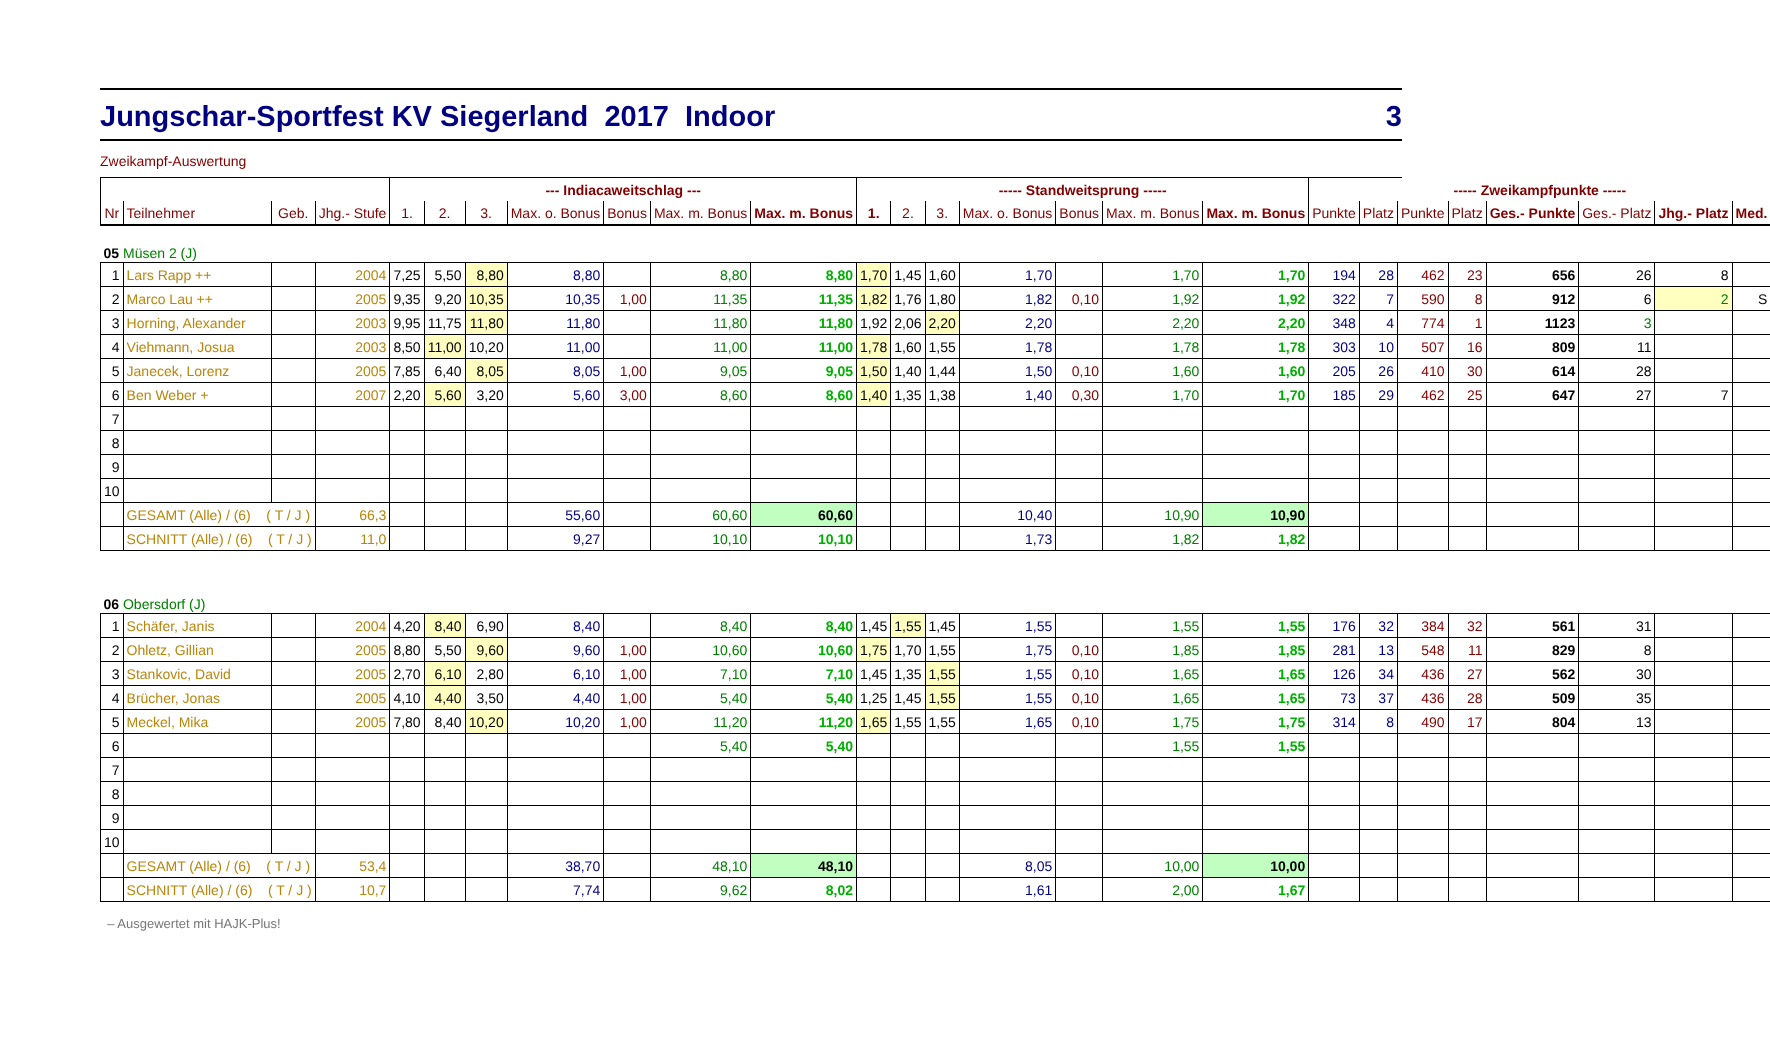Jungschar-Sportfest KV Siegerland 2017 Indoor 3
Zweikampf-Auswertung
| | | | | --- Indiacaweitschlag --- | | | | | | | ----- Standweitsprung ----- | | | | | | | ----- Zweikampfpunkte ----- | | | | | | | |
| --- | --- | --- | --- | --- | --- | --- | --- | --- | --- | --- | --- | --- | --- | --- | --- | --- | --- | --- | --- | --- | --- | --- | --- | --- | --- |
| Nr | Teilnehmer | Geb. | Jhg.- Stufe | 1. | 2. | 3. | Max. o. Bonus | Bonus | Max. m. Bonus | Max. m. Bonus | 1. | 2. | 3. | Max. o. Bonus | Bonus | Max. m. Bonus | Max. m. Bonus | Punkte | Platz | Punkte | Platz | Ges.- Punkte | Ges.- Platz | Jhg.- Platz | Med. |
| 05 Müsen 2 (J) | | | | | | | | | | | | | | | | | | | | | | | | | |
| 1 | Lars Rapp ++ | | 2004 | 7,25 | 5,50 | 8,80 | 8,80 | | 8,80 | 8,80 | 1,70 | 1,45 | 1,60 | 1,70 | | 1,70 | 1,70 | 194 | 28 | 462 | 23 | 656 | 26 | 8 | |
| 2 | Marco Lau ++ | | 2005 | 9,35 | 9,20 | 10,35 | 10,35 | 1,00 | 11,35 | 11,35 | 1,82 | 1,76 | 1,80 | 1,82 | 0,10 | 1,92 | 1,92 | 322 | 7 | 590 | 8 | 912 | 6 | 2 | S |
| 3 | Horning, Alexander | | 2003 | 9,95 | 11,75 | 11,80 | 11,80 | | 11,80 | 11,80 | 1,92 | 2,06 | 2,20 | 2,20 | | 2,20 | 2,20 | 348 | 4 | 774 | 1 | 1123 | 3 | | |
| 4 | Viehmann, Josua | | 2003 | 8,50 | 11,00 | 10,20 | 11,00 | | 11,00 | 11,00 | 1,78 | 1,60 | 1,55 | 1,78 | | 1,78 | 1,78 | 303 | 10 | 507 | 16 | 809 | 11 | | |
| 5 | Janecek, Lorenz | | 2005 | 7,85 | 6,40 | 8,05 | 8,05 | 1,00 | 9,05 | 9,05 | 1,50 | 1,40 | 1,44 | 1,50 | 0,10 | 1,60 | 1,60 | 205 | 26 | 410 | 30 | 614 | 28 | | |
| 6 | Ben Weber + | | 2007 | 2,20 | 5,60 | 3,20 | 5,60 | 3,00 | 8,60 | 8,60 | 1,40 | 1,35 | 1,38 | 1,40 | 0,30 | 1,70 | 1,70 | 185 | 29 | 462 | 25 | 647 | 27 | 7 | |
| 7 | | | | | | | | | | | | | | | | | | | | | | | | | |
| 8 | | | | | | | | | | | | | | | | | | | | | | | | | |
| 9 | | | | | | | | | | | | | | | | | | | | | | | | | |
| 10 | | | | | | | | | | | | | | | | | | | | | | | | | |
| | GESAMT (Alle) / (6) ( T / J ) | | 66,3 | | | | 55,60 | | 60,60 | 60,60 | | | | 10,40 | | 10,90 | 10,90 | | | | | | | | |
| | SCHNITT (Alle) / (6) ( T / J ) | | 11,0 | | | | 9,27 | | 10,10 | 10,10 | | | | 1,73 | | 1,82 | 1,82 | | | | | | | | |
| 06 Obersdorf (J) | | | | | | | | | | | | | | | | | | | | | | | | | |
| 1 | Schäfer, Janis | | 2004 | 4,20 | 8,40 | 6,90 | 8,40 | | 8,40 | 8,40 | 1,45 | 1,55 | 1,45 | 1,55 | | 1,55 | 1,55 | 176 | 32 | 384 | 32 | 561 | 31 | | |
| 2 | Ohletz, Gillian | | 2005 | 8,80 | 5,50 | 9,60 | 9,60 | 1,00 | 10,60 | 10,60 | 1,75 | 1,70 | 1,55 | 1,75 | 0,10 | 1,85 | 1,85 | 281 | 13 | 548 | 11 | 829 | 8 | | |
| 3 | Stankovic, David | | 2005 | 2,70 | 6,10 | 2,80 | 6,10 | 1,00 | 7,10 | 7,10 | 1,45 | 1,35 | 1,55 | 1,55 | 0,10 | 1,65 | 1,65 | 126 | 34 | 436 | 27 | 562 | 30 | | |
| 4 | Brücher, Jonas | | 2005 | 4,10 | 4,40 | 3,50 | 4,40 | 1,00 | 5,40 | 5,40 | 1,25 | 1,45 | 1,55 | 1,55 | 0,10 | 1,65 | 1,65 | 73 | 37 | 436 | 28 | 509 | 35 | | |
| 5 | Meckel, Mika | | 2005 | 7,80 | 8,40 | 10,20 | 10,20 | 1,00 | 11,20 | 11,20 | 1,65 | 1,55 | 1,55 | 1,65 | 0,10 | 1,75 | 1,75 | 314 | 8 | 490 | 17 | 804 | 13 | | |
| 6 | | | | | | | | | 5,40 | 5,40 | | | | | | 1,55 | 1,55 | | | | | | | | |
| 7 | | | | | | | | | | | | | | | | | | | | | | | | | |
| 8 | | | | | | | | | | | | | | | | | | | | | | | | | |
| 9 | | | | | | | | | | | | | | | | | | | | | | | | | |
| 10 | | | | | | | | | | | | | | | | | | | | | | | | | |
| | GESAMT (Alle) / (6) ( T / J ) | | 53,4 | | | | 38,70 | | 48,10 | 48,10 | | | | 8,05 | | 10,00 | 10,00 | | | | | | | | |
| | SCHNITT (Alle) / (6) ( T / J ) | | 10,7 | | | | 7,74 | | 9,62 | 8,02 | | | | 1,61 | | 2,00 | 1,67 | | | | | | | | |
– Ausgewertet mit HAJK-Plus!